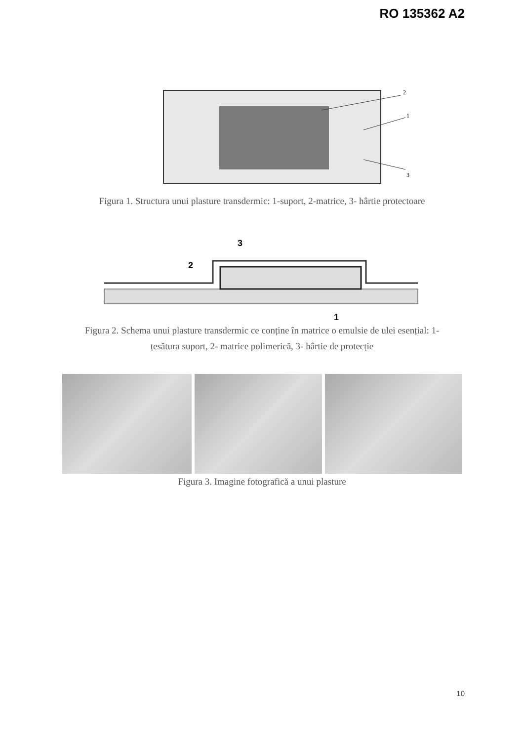RO 135362 A2
2
1
3
Figura 1. Structura unui plasture transdermic: 1-suport, 2-matrice, 3- hârtie protectoare
3
2
1
Figura 2. Schema unui plasture transdermic ce conține în matrice o emulsie de ulei esențial: 1-
țesătura suport, 2- matrice polimerică, 3- hârtie de protecție
Figura 3. Imagine fotografică a unui plasture
10